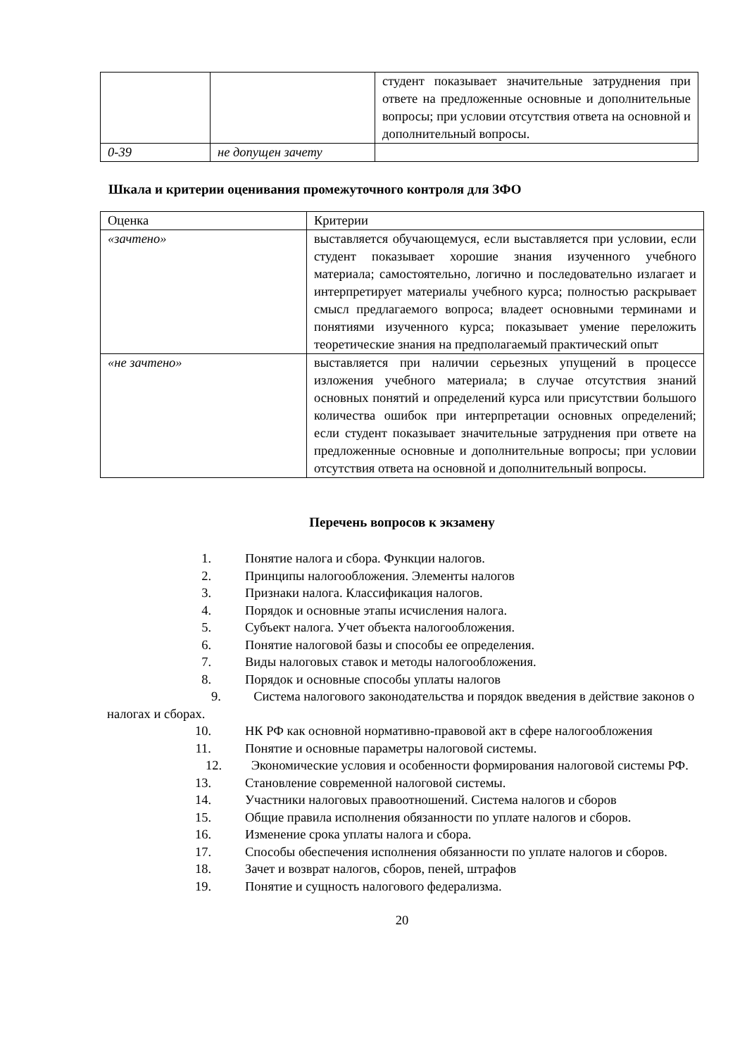| | | студент показывает значительные затруднения при ответе на предложенные основные и дополнительные вопросы; при условии отсутствия ответа на основной и дополнительный вопросы. |
| 0-39 | не допущен зачету | |
Шкала и критерии оценивания промежуточного контроля для ЗФО
| Оценка | Критерии |
| «зачтено» | выставляется обучающемуся, если выставляется при условии, если студент показывает хорошие знания изученного учебного материала; самостоятельно, логично и последовательно излагает и интерпретирует материалы учебного курса; полностью раскрывает смысл предлагаемого вопроса; владеет основными терминами и понятиями изученного курса; показывает умение переложить теоретические знания на предполагаемый практический опыт |
| «не зачтено» | выставляется при наличии серьезных упущений в процессе изложения учебного материала; в случае отсутствия знаний основных понятий и определений курса или присутствии большого количества ошибок при интерпретации основных определений; если студент показывает значительные затруднения при ответе на предложенные основные и дополнительные вопросы; при условии отсутствия ответа на основной и дополнительный вопросы. |
Перечень вопросов к экзамену
1. Понятие налога и сбора. Функции налогов.
2. Принципы налогообложения. Элементы налогов
3. Признаки налога. Классификация налогов.
4. Порядок и основные этапы исчисления налога.
5. Субъект налога. Учет объекта налогообложения.
6. Понятие налоговой базы и способы ее определения.
7. Виды налоговых ставок и методы налогообложения.
8. Порядок и основные способы уплаты налогов
9. Система налогового законодательства и порядок введения в действие законов о налогах и сборах.
10. НК РФ как основной нормативно-правовой акт в сфере налогообложения
11. Понятие и основные параметры налоговой системы.
12. Экономические условия и особенности формирования налоговой системы РФ.
13. Становление современной налоговой системы.
14. Участники налоговых правоотношений. Система налогов и сборов
15. Общие правила исполнения обязанности по уплате налогов и сборов.
16. Изменение срока уплаты налога и сбора.
17. Способы обеспечения исполнения обязанности по уплате налогов и сборов.
18. Зачет и возврат налогов, сборов, пеней, штрафов
19. Понятие и сущность налогового федерализма.
20